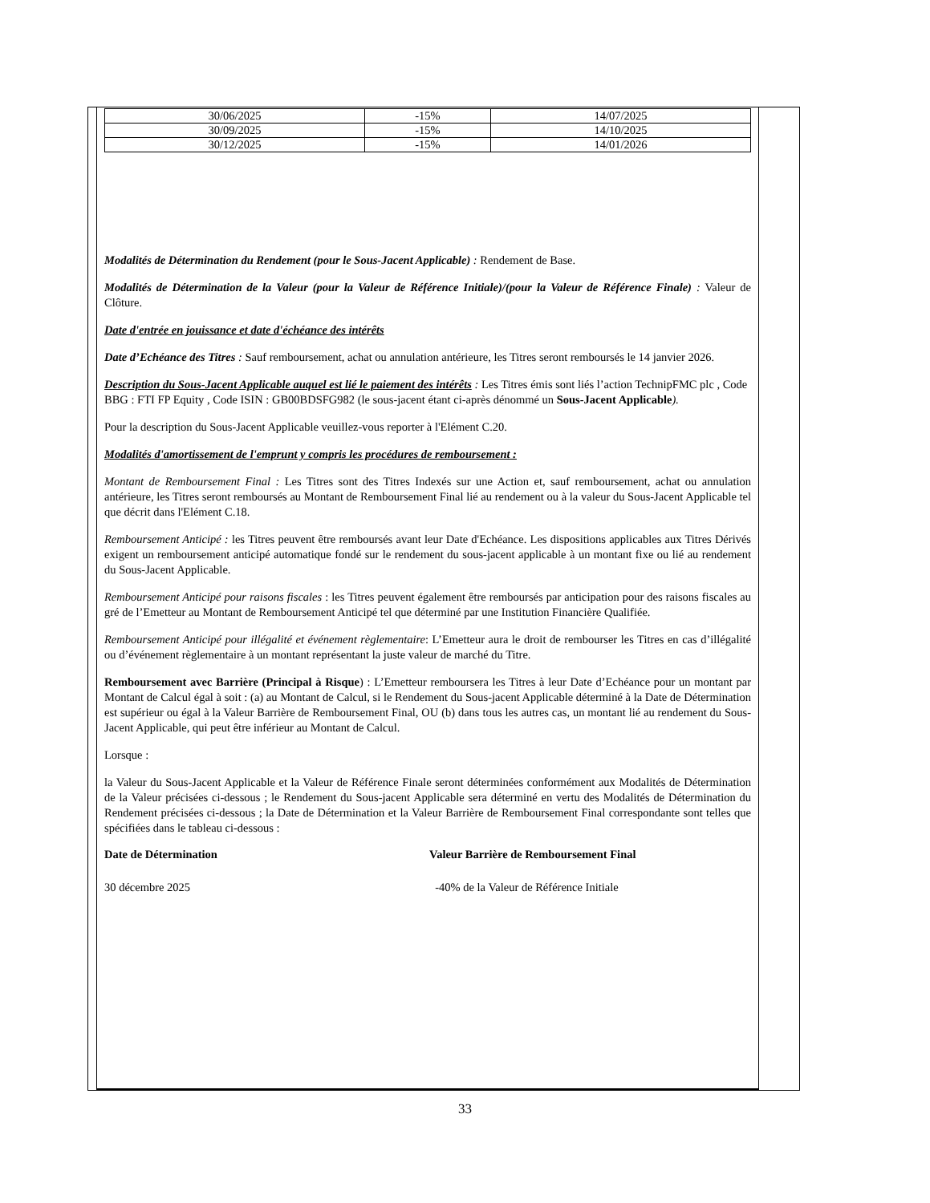| 30/06/2025 | -15% | 14/07/2025 |
| 30/09/2025 | -15% | 14/10/2025 |
| 30/12/2025 | -15% | 14/01/2026 |
Modalités de Détermination du Rendement (pour le Sous-Jacent Applicable) : Rendement de Base.
Modalités de Détermination de la Valeur (pour la Valeur de Référence Initiale)/(pour la Valeur de Référence Finale) : Valeur de Clôture.
Date d'entrée en jouissance et date d'échéance des intérêts
Date d’Echéance des Titres : Sauf remboursement, achat ou annulation antérieure, les Titres seront remboursés le 14 janvier 2026.
Description du Sous-Jacent Applicable auquel est lié le paiement des intérêts : Les Titres émis sont liés l’action TechnipFMC plc , Code BBG : FTI FP Equity , Code ISIN : GB00BDSFG982 (le sous-jacent étant ci-après dénommé un Sous-Jacent Applicable).
Pour la description du Sous-Jacent Applicable veuillez-vous reporter à l'Elément C.20.
Modalités d'amortissement de l'emprunt y compris les procédures de remboursement :
Montant de Remboursement Final : Les Titres sont des Titres Indexés sur une Action et, sauf remboursement, achat ou annulation antérieure, les Titres seront remboursés au Montant de Remboursement Final lié au rendement ou à la valeur du Sous-Jacent Applicable tel que décrit dans l'Elément C.18.
Remboursement Anticipé : les Titres peuvent être remboursés avant leur Date d'Echéance. Les dispositions applicables aux Titres Dérivés exigent un remboursement anticipé automatique fondé sur le rendement du sous-jacent applicable à un montant fixe ou lié au rendement du Sous-Jacent Applicable.
Remboursement Anticipé pour raisons fiscales : les Titres peuvent également être remboursés par anticipation pour des raisons fiscales au gré de l’Emetteur au Montant de Remboursement Anticipé tel que déterminé par une Institution Financière Qualifiée.
Remboursement Anticipé pour illégalité et événement règlementaire: L’Emetteur aura le droit de rembourser les Titres en cas d’illégalité ou d’événement règlementaire à un montant représentant la juste valeur de marché du Titre.
Remboursement avec Barrière (Principal à Risque) : L’Emetteur remboursera les Titres à leur Date d’Echéance pour un montant par Montant de Calcul égal à soit : (a) au Montant de Calcul, si le Rendement du Sous-jacent Applicable déterminé à la Date de Détermination est supérieur ou égal à la Valeur Barrière de Remboursement Final, OU (b) dans tous les autres cas, un montant lié au rendement du Sous-Jacent Applicable, qui peut être inférieur au Montant de Calcul.
Lorsque :
la Valeur du Sous-Jacent Applicable et la Valeur de Référence Finale seront déterminées conformément aux Modalités de Détermination de la Valeur précisées ci-dessous ; le Rendement du Sous-jacent Applicable sera déterminé en vertu des Modalités de Détermination du Rendement précisées ci-dessous ; la Date de Détermination et la Valeur Barrière de Remboursement Final correspondante sont telles que spécifiées dans le tableau ci-dessous :
Date de Détermination Valeur Barrière de Remboursement Final
30 décembre 2025 -40% de la Valeur de Référence Initiale
33